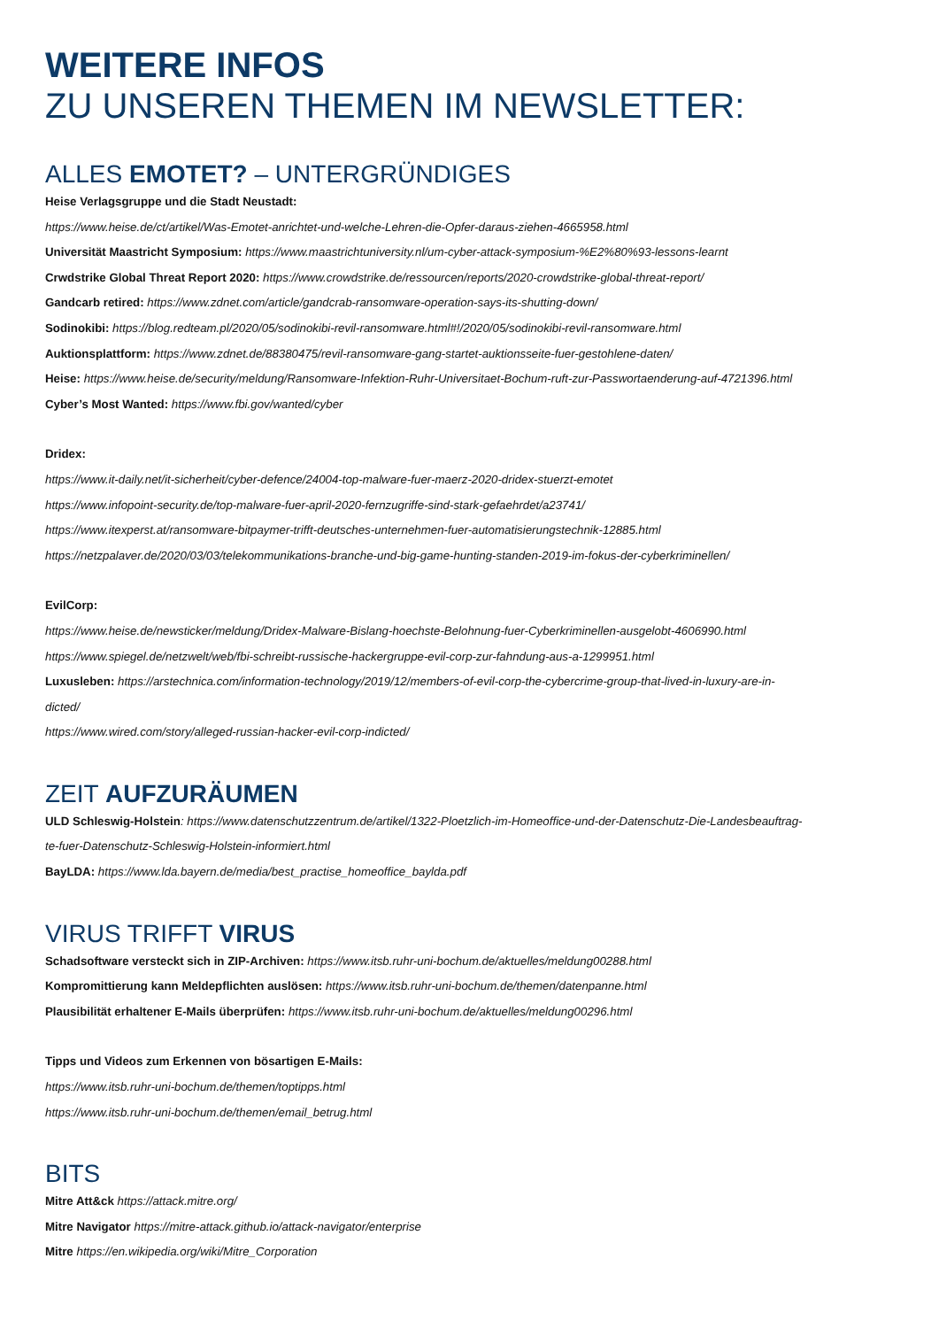WEITERE INFOS
ZU UNSEREN THEMEN IM NEWSLETTER:
ALLES EMOTET? – UNTERGRÜNDIGES
Heise Verlagsgruppe und die Stadt Neustadt:
https://www.heise.de/ct/artikel/Was-Emotet-anrichtet-und-welche-Lehren-die-Opfer-daraus-ziehen-4665958.html
Universität Maastricht Symposium: https://www.maastrichtuniversity.nl/um-cyber-attack-symposium-%E2%80%93-lessons-learnt
Crwdstrike Global Threat Report 2020: https://www.crowdstrike.de/ressourcen/reports/2020-crowdstrike-global-threat-report/
Gandcarb retired: https://www.zdnet.com/article/gandcrab-ransomware-operation-says-its-shutting-down/
Sodinokibi: https://blog.redteam.pl/2020/05/sodinokibi-revil-ransomware.html#!/2020/05/sodinokibi-revil-ransomware.html
Auktionsplattform: https://www.zdnet.de/88380475/revil-ransomware-gang-startet-auktionsseite-fuer-gestohlene-daten/
Heise: https://www.heise.de/security/meldung/Ransomware-Infektion-Ruhr-Universitaet-Bochum-ruft-zur-Passwortaenderung-auf-4721396.html
Cyber’s Most Wanted: https://www.fbi.gov/wanted/cyber
Dridex:
https://www.it-daily.net/it-sicherheit/cyber-defence/24004-top-malware-fuer-maerz-2020-dridex-stuerzt-emotet
https://www.infopoint-security.de/top-malware-fuer-april-2020-fernzugriffe-sind-stark-gefaehrdet/a23741/
https://www.itexperst.at/ransomware-bitpaymer-trifft-deutsches-unternehmen-fuer-automatisierungstechnik-12885.html
https://netzpalaver.de/2020/03/03/telekommunikations-branche-und-big-game-hunting-standen-2019-im-fokus-der-cyberkriminellen/
EvilCorp:
https://www.heise.de/newsticker/meldung/Dridex-Malware-Bislang-hoechste-Belohnung-fuer-Cyberkriminellen-ausgelobt-4606990.html
https://www.spiegel.de/netzwelt/web/fbi-schreibt-russische-hackergruppe-evil-corp-zur-fahndung-aus-a-1299951.html
Luxusleben: https://arstechnica.com/information-technology/2019/12/members-of-evil-corp-the-cybercrime-group-that-lived-in-luxury-are-in-
dicted/
https://www.wired.com/story/alleged-russian-hacker-evil-corp-indicted/
ZEIT AUFZURÄUMEN
ULD Schleswig-Holstein: https://www.datenschutzzentrum.de/artikel/1322-Ploetzlich-im-Homeoffice-und-der-Datenschutz-Die-Landesbeauftrag-
te-fuer-Datenschutz-Schleswig-Holstein-informiert.html
BayLDA: https://www.lda.bayern.de/media/best_practise_homeoffice_baylda.pdf
VIRUS TRIFFT VIRUS
Schadsoftware versteckt sich in ZIP-Archiven: https://www.itsb.ruhr-uni-bochum.de/aktuelles/meldung00288.html
Kompromittierung kann Meldepflichten auslösen: https://www.itsb.ruhr-uni-bochum.de/themen/datenpanne.html
Plausibilität erhaltener E-Mails überprüfen: https://www.itsb.ruhr-uni-bochum.de/aktuelles/meldung00296.html
Tipps und Videos zum Erkennen von bösartigen E-Mails:
https://www.itsb.ruhr-uni-bochum.de/themen/toptipps.html
https://www.itsb.ruhr-uni-bochum.de/themen/email_betrug.html
BITS
Mitre Att&ck https://attack.mitre.org/
Mitre Navigator https://mitre-attack.github.io/attack-navigator/enterprise
Mitre https://en.wikipedia.org/wiki/Mitre_Corporation